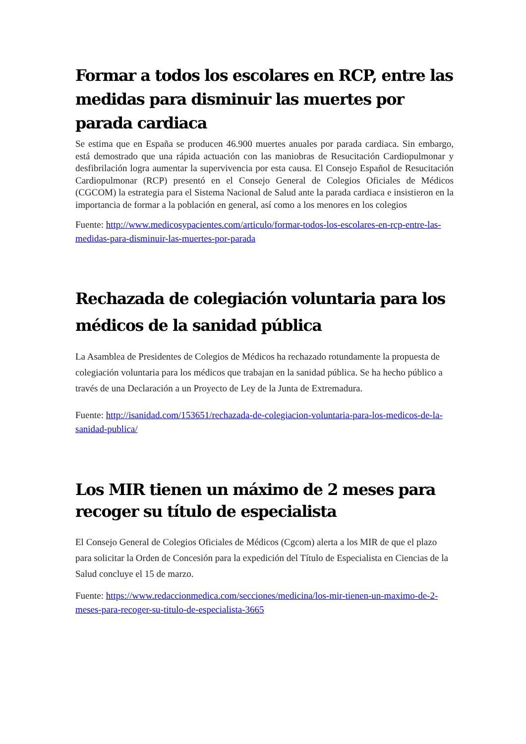Formar a todos los escolares en RCP, entre las medidas para disminuir las muertes por parada cardiaca
Se estima que en España se producen 46.900 muertes anuales por parada cardiaca. Sin embargo, está demostrado que una rápida actuación con las maniobras de Resucitación Cardiopulmonar y desfibrilación logra aumentar la supervivencia por esta causa. El Consejo Español de Resucitación Cardiopulmonar (RCP) presentó en el Consejo General de Colegios Oficiales de Médicos (CGCOM) la estrategia para el Sistema Nacional de Salud ante la parada cardiaca e insistieron en la importancia de formar a la población en general, así como a los menores en los colegios
Fuente: http://www.medicosypacientes.com/articulo/formar-todos-los-escolares-en-rcp-entre-las-medidas-para-disminuir-las-muertes-por-parada
Rechazada de colegiación voluntaria para los médicos de la sanidad pública
La Asamblea de Presidentes de Colegios de Médicos ha rechazado rotundamente la propuesta de colegiación voluntaria para los médicos que trabajan en la sanidad pública. Se ha hecho público a través de una Declaración a un Proyecto de Ley de la Junta de Extremadura.
Fuente: http://isanidad.com/153651/rechazada-de-colegiacion-voluntaria-para-los-medicos-de-la-sanidad-publica/
Los MIR tienen un máximo de 2 meses para recoger su título de especialista
El Consejo General de Colegios Oficiales de Médicos (Cgcom) alerta a los MIR de que el plazo para solicitar la Orden de Concesión para la expedición del Título de Especialista en Ciencias de la Salud concluye el 15 de marzo.
Fuente: https://www.redaccionmedica.com/secciones/medicina/los-mir-tienen-un-maximo-de-2-meses-para-recoger-su-titulo-de-especialista-3665